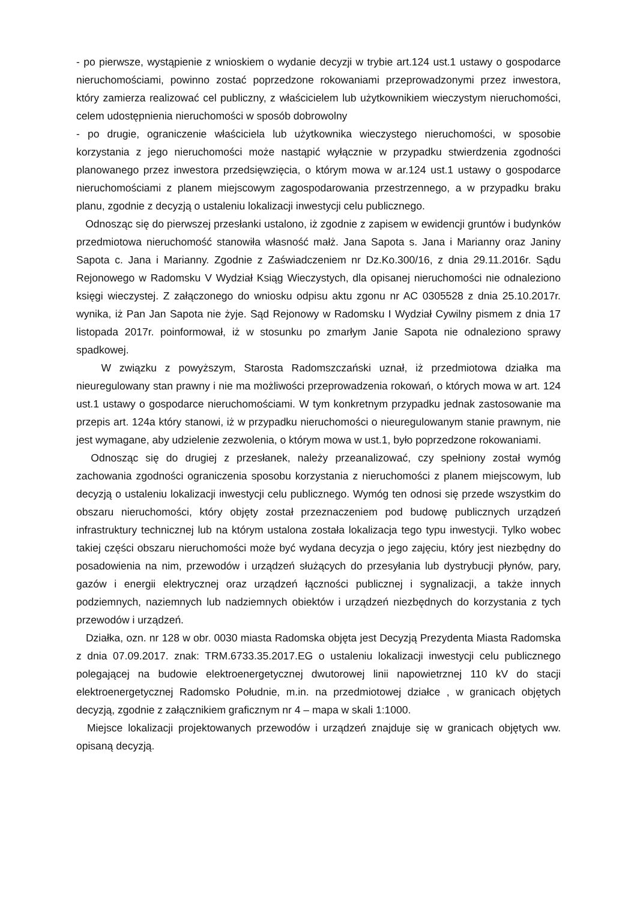- po pierwsze, wystąpienie z wnioskiem o wydanie decyzji w trybie art.124 ust.1 ustawy o gospodarce nieruchomościami, powinno zostać poprzedzone rokowaniami przeprowadzonymi przez inwestora, który zamierza realizować cel publiczny, z właścicielem lub użytkownikiem wieczystym nieruchomości, celem udostępnienia nieruchomości w sposób dobrowolny
- po drugie, ograniczenie właściciela lub użytkownika wieczystego nieruchomości, w sposobie korzystania z jego nieruchomości może nastąpić wyłącznie w przypadku stwierdzenia zgodności planowanego przez inwestora przedsięwzięcia, o którym mowa w ar.124 ust.1 ustawy o gospodarce nieruchomościami z planem miejscowym zagospodarowania przestrzennego, a w przypadku braku planu, zgodnie z decyzją o ustaleniu lokalizacji inwestycji celu publicznego.
Odnosząc się do pierwszej przesłanki ustalono, iż zgodnie z zapisem w ewidencji gruntów i budynków przedmiotowa nieruchomość stanowiła własność małż. Jana Sapota s. Jana i Marianny oraz Janiny Sapota c. Jana i Marianny. Zgodnie z Zaświadczeniem nr Dz.Ko.300/16, z dnia 29.11.2016r. Sądu Rejonowego w Radomsku V Wydział Ksiąg Wieczystych, dla opisanej nieruchomości nie odnaleziono księgi wieczystej. Z załączonego do wniosku odpisu aktu zgonu nr AC 0305528 z dnia 25.10.2017r. wynika, iż Pan Jan Sapota nie żyje. Sąd Rejonowy w Radomsku I Wydział Cywilny pismem z dnia 17 listopada 2017r. poinformował, iż w stosunku po zmarłym Janie Sapota nie odnaleziono sprawy spadkowej.
W związku z powyższym, Starosta Radomszczański uznał, iż przedmiotowa działka ma nieuregulowany stan prawny i nie ma możliwości przeprowadzenia rokowań, o których mowa w art. 124 ust.1 ustawy o gospodarce nieruchomościami. W tym konkretnym przypadku jednak zastosowanie ma przepis art. 124a który stanowi, iż w przypadku nieruchomości o nieuregulowanym stanie prawnym, nie jest wymagane, aby udzielenie zezwolenia, o którym mowa w ust.1, było poprzedzone rokowaniami.
Odnosząc się do drugiej z przesłanek, należy przeanalizować, czy spełniony został wymóg zachowania zgodności ograniczenia sposobu korzystania z nieruchomości z planem miejscowym, lub decyzją o ustaleniu lokalizacji inwestycji celu publicznego. Wymóg ten odnosi się przede wszystkim do obszaru nieruchomości, który objęty został przeznaczeniem pod budowę publicznych urządzeń infrastruktury technicznej lub na którym ustalona została lokalizacja tego typu inwestycji. Tylko wobec takiej części obszaru nieruchomości może być wydana decyzja o jego zajęciu, który jest niezbędny do posadowienia na nim, przewodów i urządzeń służących do przesyłania lub dystrybucji płynów, pary, gazów i energii elektrycznej oraz urządzeń łączności publicznej i sygnalizacji, a także innych podziemnych, naziemnych lub nadziemnych obiektów i urządzeń niezbędnych do korzystania z tych przewodów i urządzeń.
Działka, ozn. nr 128 w obr. 0030 miasta Radomska objęta jest Decyzją Prezydenta Miasta Radomska z dnia 07.09.2017. znak: TRM.6733.35.2017.EG o ustaleniu lokalizacji inwestycji celu publicznego polegającej na budowie elektroenergetycznej dwutorowej linii napowietrznej 110 kV do stacji elektroenergetycznej Radomsko Południe, m.in. na przedmiotowej działce , w granicach objętych decyzją, zgodnie z załącznikiem graficznym nr 4 – mapa w skali 1:1000.
Miejsce lokalizacji projektowanych przewodów i urządzeń znajduje się w granicach objętych ww. opisaną decyzją.